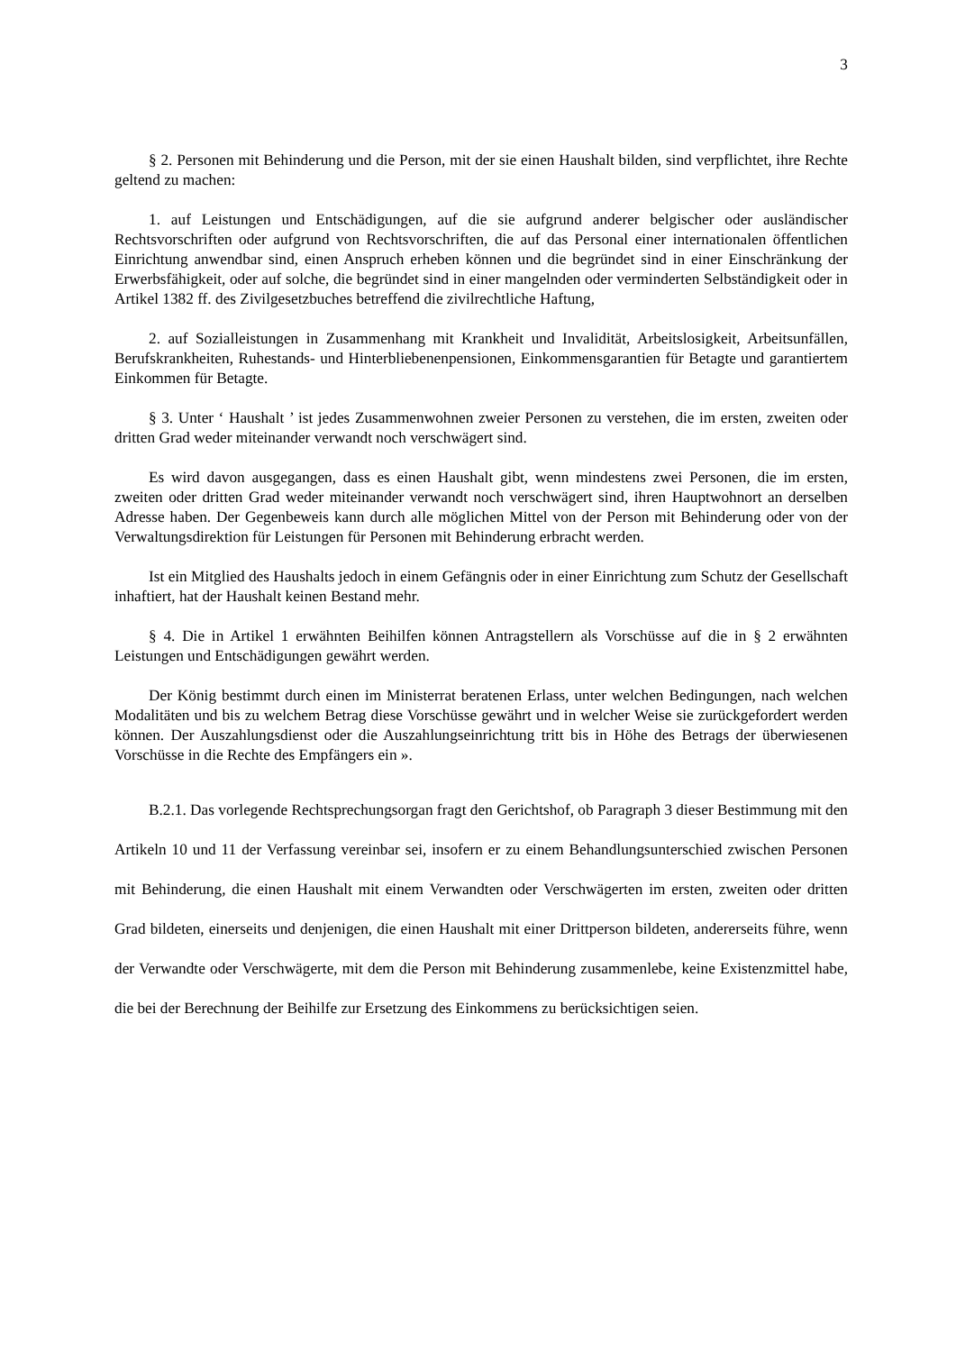3
§ 2. Personen mit Behinderung und die Person, mit der sie einen Haushalt bilden, sind verpflichtet, ihre Rechte geltend zu machen:
1. auf Leistungen und Entschädigungen, auf die sie aufgrund anderer belgischer oder ausländischer Rechtsvorschriften oder aufgrund von Rechtsvorschriften, die auf das Personal einer internationalen öffentlichen Einrichtung anwendbar sind, einen Anspruch erheben können und die begründet sind in einer Einschränkung der Erwerbsfähigkeit, oder auf solche, die begründet sind in einer mangelnden oder verminderten Selbständigkeit oder in Artikel 1382 ff. des Zivilgesetzbuches betreffend die zivilrechtliche Haftung,
2. auf Sozialleistungen in Zusammenhang mit Krankheit und Invalidität, Arbeitslosigkeit, Arbeitsunfällen, Berufskrankheiten, Ruhestands- und Hinterbliebenenpensionen, Einkommensgarantien für Betagte und garantiertem Einkommen für Betagte.
§ 3. Unter ‘ Haushalt ’ ist jedes Zusammenwohnen zweier Personen zu verstehen, die im ersten, zweiten oder dritten Grad weder miteinander verwandt noch verschwägert sind.
Es wird davon ausgegangen, dass es einen Haushalt gibt, wenn mindestens zwei Personen, die im ersten, zweiten oder dritten Grad weder miteinander verwandt noch verschwägert sind, ihren Hauptwohnort an derselben Adresse haben. Der Gegenbeweis kann durch alle möglichen Mittel von der Person mit Behinderung oder von der Verwaltungsdirektion für Leistungen für Personen mit Behinderung erbracht werden.
Ist ein Mitglied des Haushalts jedoch in einem Gefängnis oder in einer Einrichtung zum Schutz der Gesellschaft inhaftiert, hat der Haushalt keinen Bestand mehr.
§ 4. Die in Artikel 1 erwähnten Beihilfen können Antragstellern als Vorschüsse auf die in § 2 erwähnten Leistungen und Entschädigungen gewährt werden.
Der König bestimmt durch einen im Ministerrat beratenen Erlass, unter welchen Bedingungen, nach welchen Modalitäten und bis zu welchem Betrag diese Vorschüsse gewährt und in welcher Weise sie zurückgefordert werden können. Der Auszahlungsdienst oder die Auszahlungseinrichtung tritt bis in Höhe des Betrags der überwiesenen Vorschüsse in die Rechte des Empfängers ein ».
B.2.1. Das vorlegende Rechtsprechungsorgan fragt den Gerichtshof, ob Paragraph 3 dieser Bestimmung mit den Artikeln 10 und 11 der Verfassung vereinbar sei, insofern er zu einem Behandlungsunterschied zwischen Personen mit Behinderung, die einen Haushalt mit einem Verwandten oder Verschwägerten im ersten, zweiten oder dritten Grad bildeten, einerseits und denjenigen, die einen Haushalt mit einer Drittperson bildeten, andererseits führe, wenn der Verwandte oder Verschwägerte, mit dem die Person mit Behinderung zusammenlebe, keine Existenzmittel habe, die bei der Berechnung der Beihilfe zur Ersetzung des Einkommens zu berücksichtigen seien.